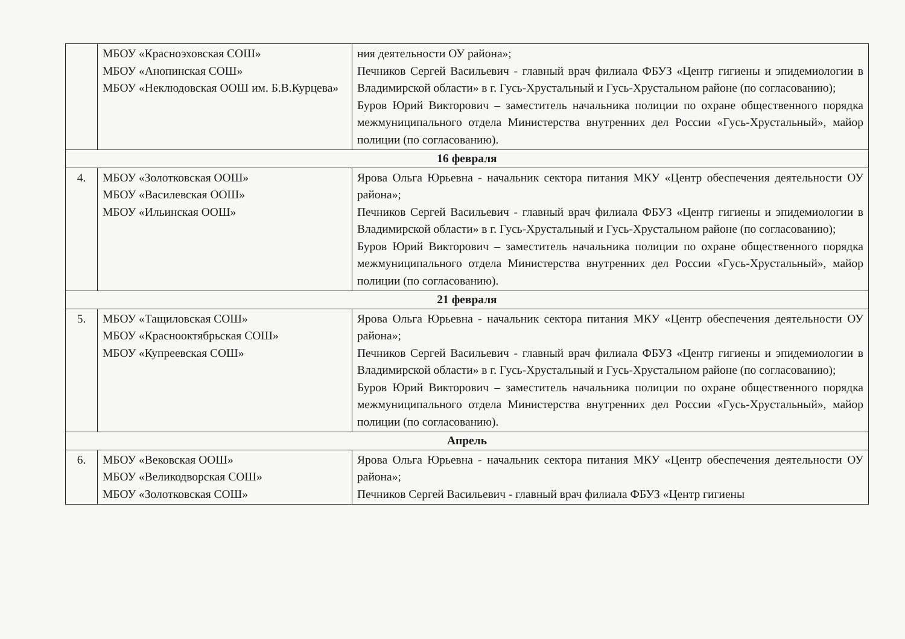| | МБОУ «Красноэховская СОШ» МБОУ «Анопинская СОШ» МБОУ «Неклюдовская ООШ им. Б.В.Курцева» | ния деятельности ОУ района»; Печников Сергей Васильевич - главный врач филиала ФБУЗ «Центр гигиены и эпидемиологии в Владимирской области» в г. Гусь-Хрустальный и Гусь-Хрустальном районе (по согласованию); Буров Юрий Викторович – заместитель начальника полиции по охране общественного порядка межмуниципального отдела Министерства внутренних дел России «Гусь-Хрустальный», майор полиции (по согласованию). |
| 16 февраля | | |
| 4. | МБОУ «Золотковская ООШ» МБОУ «Василевская ООШ» МБОУ «Ильинская ООШ» | Ярова Ольга Юрьевна - начальник сектора питания МКУ «Центр обеспечения деятельности ОУ района»; Печников Сергей Васильевич - главный врач филиала ФБУЗ «Центр гигиены и эпидемиологии в Владимирской области» в г. Гусь-Хрустальный и Гусь-Хрустальном районе (по согласованию); Буров Юрий Викторович – заместитель начальника полиции по охране общественного порядка межмуниципального отдела Министерства внутренних дел России «Гусь-Хрустальный», майор полиции (по согласованию). |
| 21 февраля | | |
| 5. | МБОУ «Тащиловская СОШ» МБОУ «Краснооктябрьская СОШ» МБОУ «Купреевская СОШ» | Ярова Ольга Юрьевна - начальник сектора питания МКУ «Центр обеспечения деятельности ОУ района»; Печников Сергей Васильевич - главный врач филиала ФБУЗ «Центр гигиены и эпидемиологии в Владимирской области» в г. Гусь-Хрустальный и Гусь-Хрустальном районе (по согласованию); Буров Юрий Викторович – заместитель начальника полиции по охране общественного порядка межмуниципального отдела Министерства внутренних дел России «Гусь-Хрустальный», майор полиции (по согласованию). |
| Апрель | | |
| 6. | МБОУ «Вековская ООШ» МБОУ «Великодворская СОШ» МБОУ «Золотковская СОШ» | Ярова Ольга Юрьевна - начальник сектора питания МКУ «Центр обеспечения деятельности ОУ района»; Печников Сергей Васильевич - главный врач филиала ФБУЗ «Центр гигиены |